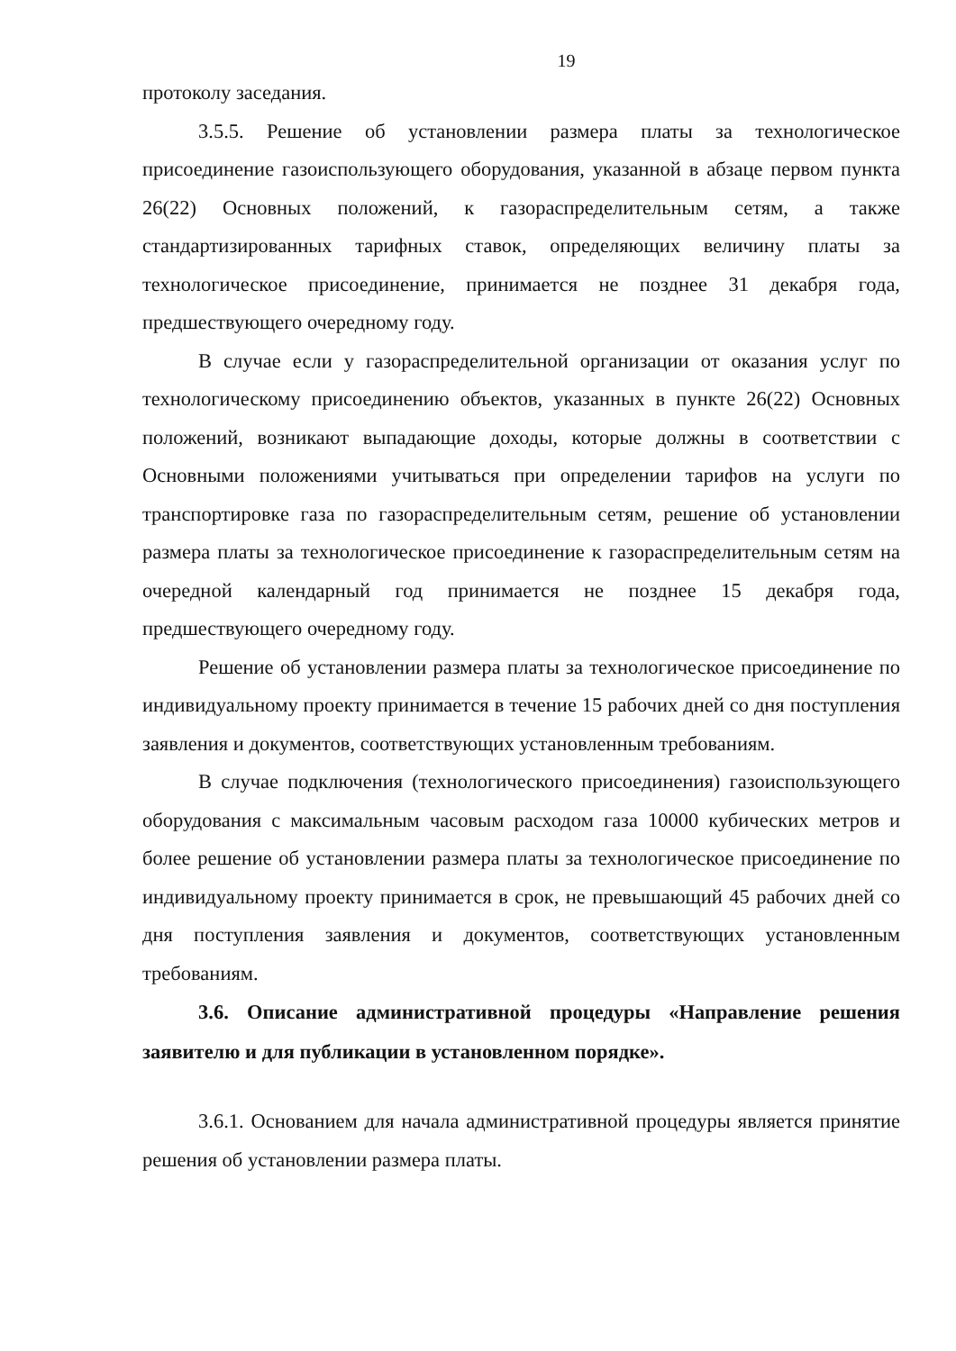19
протоколу заседания.
3.5.5. Решение об установлении размера платы за технологическое присоединение газоиспользующего оборудования, указанной в абзаце первом пункта 26(22) Основных положений, к газораспределительным сетям, а также стандартизированных тарифных ставок, определяющих величину платы за технологическое присоединение, принимается не позднее 31 декабря года, предшествующего очередному году.
В случае если у газораспределительной организации от оказания услуг по технологическому присоединению объектов, указанных в пункте 26(22) Основных положений, возникают выпадающие доходы, которые должны в соответствии с Основными положениями учитываться при определении тарифов на услуги по транспортировке газа по газораспределительным сетям, решение об установлении размера платы за технологическое присоединение к газораспределительным сетям на очередной календарный год принимается не позднее 15 декабря года, предшествующего очередному году.
Решение об установлении размера платы за технологическое присоединение по индивидуальному проекту принимается в течение 15 рабочих дней со дня поступления заявления и документов, соответствующих установленным требованиям.
В случае подключения (технологического присоединения) газоиспользующего оборудования с максимальным часовым расходом газа 10000 кубических метров и более решение об установлении размера платы за технологическое присоединение по индивидуальному проекту принимается в срок, не превышающий 45 рабочих дней со дня поступления заявления и документов, соответствующих установленным требованиям.
3.6. Описание административной процедуры «Направление решения заявителю и для публикации в установленном порядке».
3.6.1. Основанием для начала административной процедуры является принятие решения об установлении размера платы.